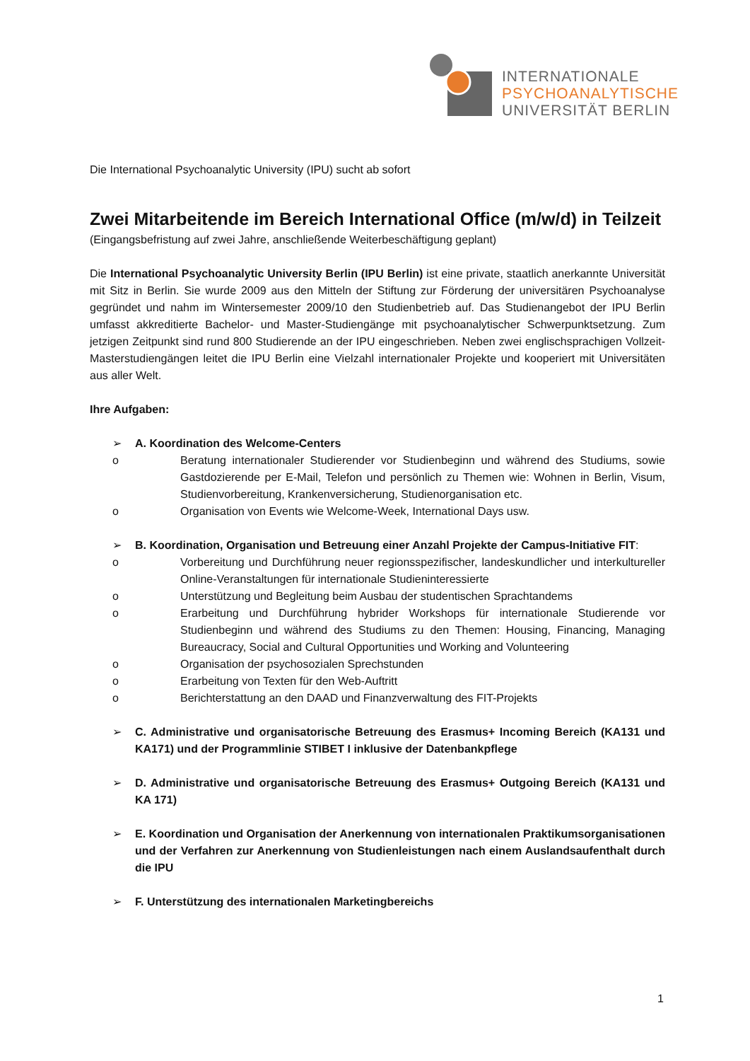INTERNATIONALE
PSYCHOANALYTISCHE
UNIVERSITÄT BERLIN
Die International Psychoanalytic University (IPU) sucht ab sofort
Zwei Mitarbeitende im Bereich International Office (m/w/d) in Teilzeit
(Eingangsbefristung auf zwei Jahre, anschließende Weiterbeschäftigung geplant)
Die International Psychoanalytic University Berlin (IPU Berlin) ist eine private, staatlich anerkannte Universität mit Sitz in Berlin. Sie wurde 2009 aus den Mitteln der Stiftung zur Förderung der universitären Psychoanalyse gegründet und nahm im Wintersemester 2009/10 den Studienbetrieb auf. Das Studienangebot der IPU Berlin umfasst akkreditierte Bachelor- und Master-Studiengänge mit psychoanalytischer Schwerpunktsetzung. Zum jetzigen Zeitpunkt sind rund 800 Studierende an der IPU eingeschrieben. Neben zwei englischsprachigen Vollzeit-Masterstudiengängen leitet die IPU Berlin eine Vielzahl internationaler Projekte und kooperiert mit Universitäten aus aller Welt.
Ihre Aufgaben:
➢ A. Koordination des Welcome-Centers
o Beratung internationaler Studierender vor Studienbeginn und während des Studiums, sowie Gastdozierende per E-Mail, Telefon und persönlich zu Themen wie: Wohnen in Berlin, Visum, Studienvorbereitung, Krankenversicherung, Studienorganisation etc.
o Organisation von Events wie Welcome-Week, International Days usw.
➢
B. Koordination, Organisation und Betreuung einer Anzahl Projekte der Campus-Initiative FIT:
o Vorbereitung und Durchführung neuer regionsspezifischer, landeskundlicher und interkultureller Online-Veranstaltungen für internationale Studieninteressierte
o Unterstützung und Begleitung beim Ausbau der studentischen Sprachtandems
o Erarbeitung und Durchführung hybrider Workshops für internationale Studierende vor Studienbeginn und während des Studiums zu den Themen: Housing, Financing, Managing Bureaucracy, Social and Cultural Opportunities und Working and Volunteering
o Organisation der psychosozialen Sprechstunden
o Erarbeitung von Texten für den Web-Auftritt
o Berichterstattung an den DAAD und Finanzverwaltung des FIT-Projekts
➢
C. Administrative und organisatorische Betreuung des Erasmus+ Incoming Bereich (KA131 und KA171) und der Programmlinie STIBET I inklusive der Datenbankpflege
➢
D. Administrative und organisatorische Betreuung des Erasmus+ Outgoing Bereich (KA131 und KA 171)
➢
E. Koordination und Organisation der Anerkennung von internationalen Praktikumsorganisationen und der Verfahren zur Anerkennung von Studienleistungen nach einem Auslandsaufenthalt durch die IPU
➢
F. Unterstützung des internationalen Marketingbereichs
1